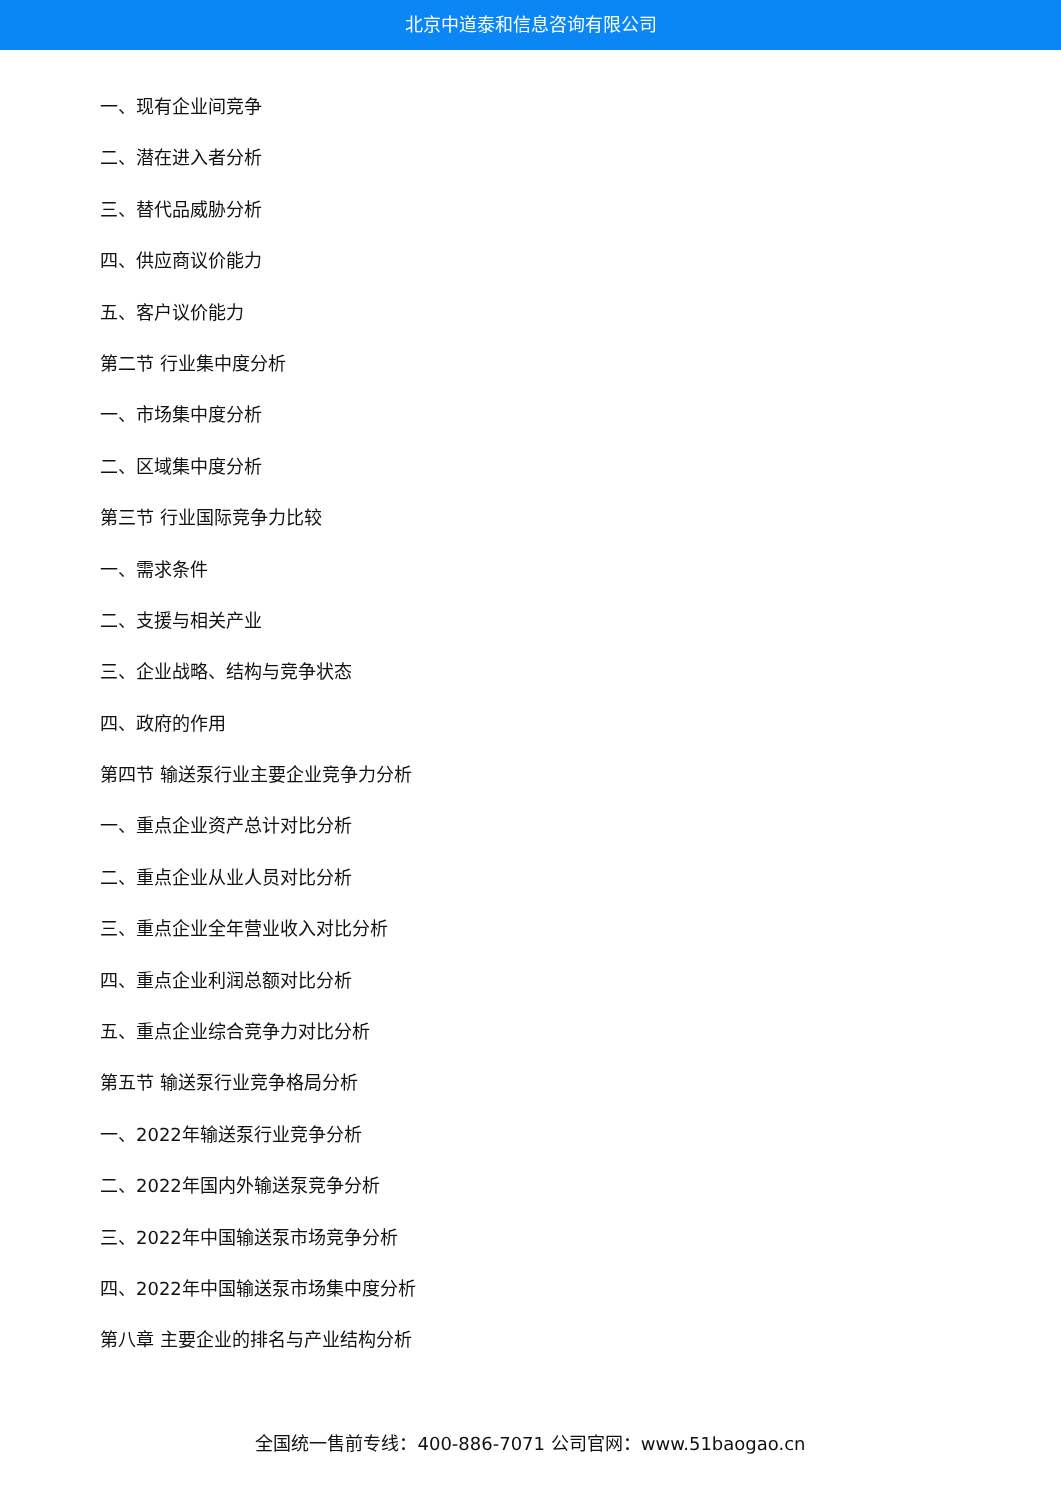北京中道泰和信息咨询有限公司
一、现有企业间竞争
二、潜在进入者分析
三、替代品威胁分析
四、供应商议价能力
五、客户议价能力
第二节 行业集中度分析
一、市场集中度分析
二、区域集中度分析
第三节 行业国际竞争力比较
一、需求条件
二、支援与相关产业
三、企业战略、结构与竞争状态
四、政府的作用
第四节 输送泵行业主要企业竞争力分析
一、重点企业资产总计对比分析
二、重点企业从业人员对比分析
三、重点企业全年营业收入对比分析
四、重点企业利润总额对比分析
五、重点企业综合竞争力对比分析
第五节 输送泵行业竞争格局分析
一、2022年输送泵行业竞争分析
二、2022年国内外输送泵竞争分析
三、2022年中国输送泵市场竞争分析
四、2022年中国输送泵市场集中度分析
第八章 主要企业的排名与产业结构分析
全国统一售前专线：400-886-7071 公司官网：www.51baogao.cn